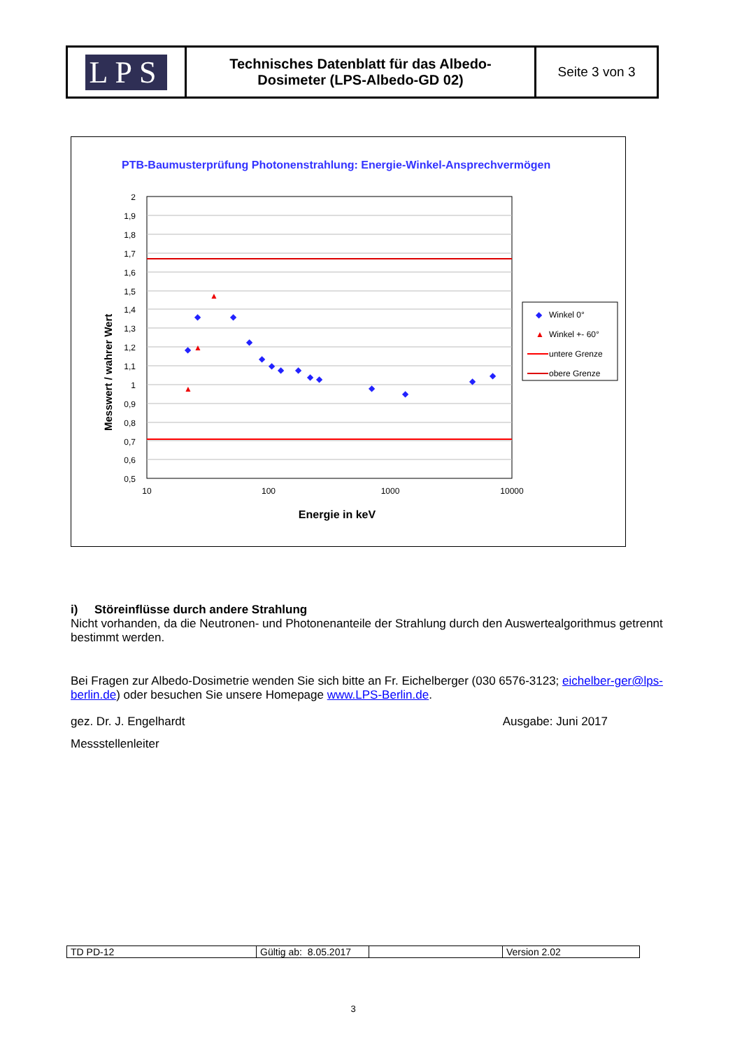| LPS | Technisches Datenblatt für das Albedo- Dosimeter (LPS-Albedo-GD 02) | Seite 3 von 3 |
PTB-Baumusterprüfung Photonenstrahlung: Energie-Winkel-Ansprechvermögen
2
1,9
1,8
1,7
1,6
1,5
1,4
1,3
1,2
1,1
1
0,9
0,8
0,7
0,6
0,5
10
100
1000
10000
Energie in keV
Messwert / wahrer Wert
◆
◆
◆
◆
◆
◆
◆
◆
◆
◆
◆
◆
◆
◆
▲
▲
▲
◆
Winkel 0°
▲
Winkel +- 60°
untere Grenze
obere Grenze
i) Störeinflüsse durch andere Strahlung
Nicht vorhanden, da die Neutronen- und Photonenanteile der Strahlung durch den Auswertealgorithmus getrennt bestimmt werden.
Bei Fragen zur Albedo-Dosimetrie wenden Sie sich bitte an Fr. Eichelberger (030 6576-3123; eichelber-ger@lps-berlin.de) oder besuchen Sie unsere Homepage www.LPS-Berlin.de.
gez. Dr. J. Engelhardt Ausgabe: Juni 2017
Messstellenleiter
| TD PD-12 | Gültig ab: 8.05.2017 | | Version 2.02 |
3